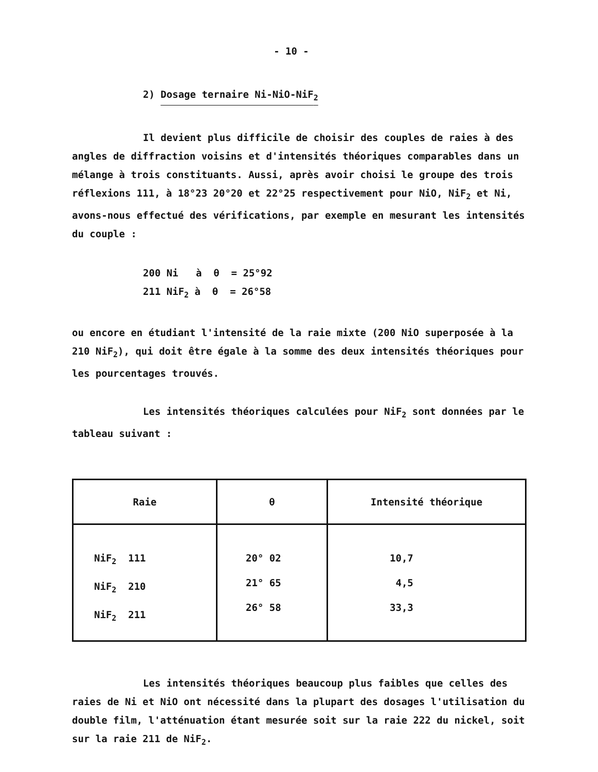- 10 -
2) Dosage ternaire Ni-NiO-NiF<sub>2</sub>
Il devient plus difficile de choisir des couples de raies à des angles de diffraction voisins et d'intensités théoriques comparables dans un mélange à trois constituants. Aussi, après avoir choisi le groupe des trois réflexions 111, à 18°23 20°20 et 22°25 respectivement pour NiO, NiF<sub>2</sub> et Ni, avons-nous effectué des vérifications, par exemple en mesurant les intensités du couple :
200 Ni à θ = 25°92
211 NiF<sub>2</sub> à θ = 26°58
ou encore en étudiant l'intensité de la raie mixte (200 NiO superposée à la 210 NiF<sub>2</sub>), qui doit être égale à la somme des deux intensités théoriques pour les pourcentages trouvés.
Les intensités théoriques calculées pour NiF<sub>2</sub> sont données par le tableau suivant :
| Raie | θ | Intensité théorique |
| --- | --- | --- |
| NiF<sub>2</sub> 111 NiF<sub>2</sub> 210 NiF<sub>2</sub> 211 | 20° 02 21° 65 26° 58 | 10,7 4,5 33,3 |
Les intensités théoriques beaucoup plus faibles que celles des raies de Ni et NiO ont nécessité dans la plupart des dosages l'utilisation du double film, l'atténuation étant mesurée soit sur la raie 222 du nickel, soit sur la raie 211 de NiF<sub>2</sub>.